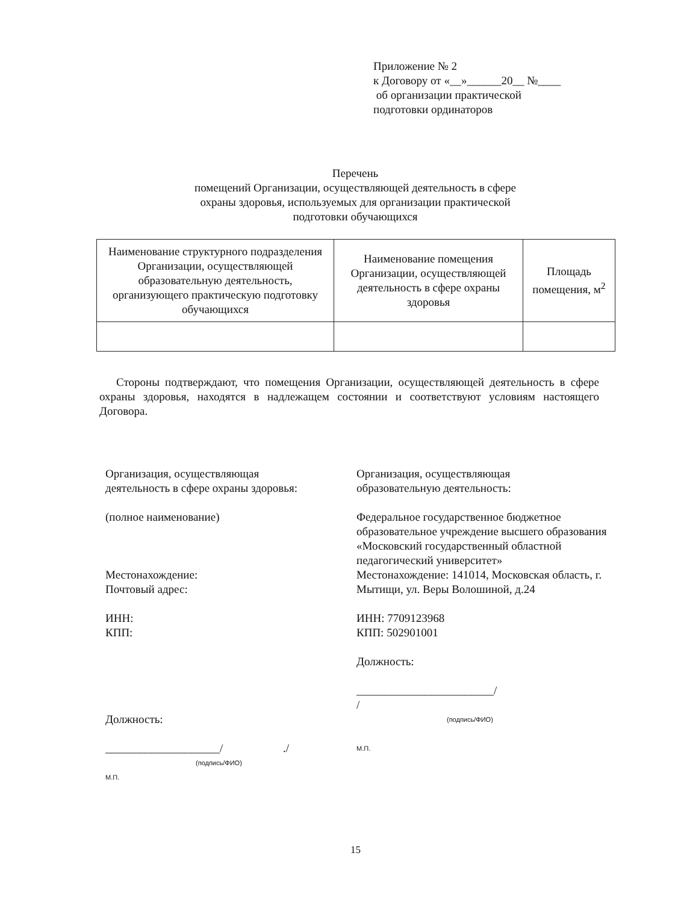Приложение № 2
к Договору от «__»______20__ №____
об организации практической
подготовки ординаторов
Перечень
помещений Организации, осуществляющей деятельность в сфере
охраны здоровья, используемых для организации практической
подготовки обучающихся
| Наименование структурного подразделения Организации, осуществляющей образовательную деятельность, организующего практическую подготовку обучающихся | Наименование помещения Организации, осуществляющей деятельность в сфере охраны здоровья | Площадь помещения, м<sup>2</sup> |
| --- | --- | --- |
Стороны подтверждают, что помещения Организации, осуществляющей деятельность в сфере охраны здоровья, находятся в надлежащем состоянии и соответствуют условиям настоящего Договора.
Организация, осуществляющая
деятельность в сфере охраны здоровья:
(полное наименование)
Местонахождение:
Почтовый адрес:
ИНН:
КПП:
Должность:
____________________/ ./
(подпись/ФИО)
М.П.
Организация, осуществляющая
образовательную деятельность:
Федеральное государственное бюджетное образовательное учреждение высшего образования «Московский государственный областной педагогический университет»
Местонахождение: 141014, Московская область, г. Мытищи, ул. Веры Волошиной, д.24
ИНН: 7709123968
КПП: 502901001
Должность:
________________________/
/
(подпись/ФИО)
М.П.
15